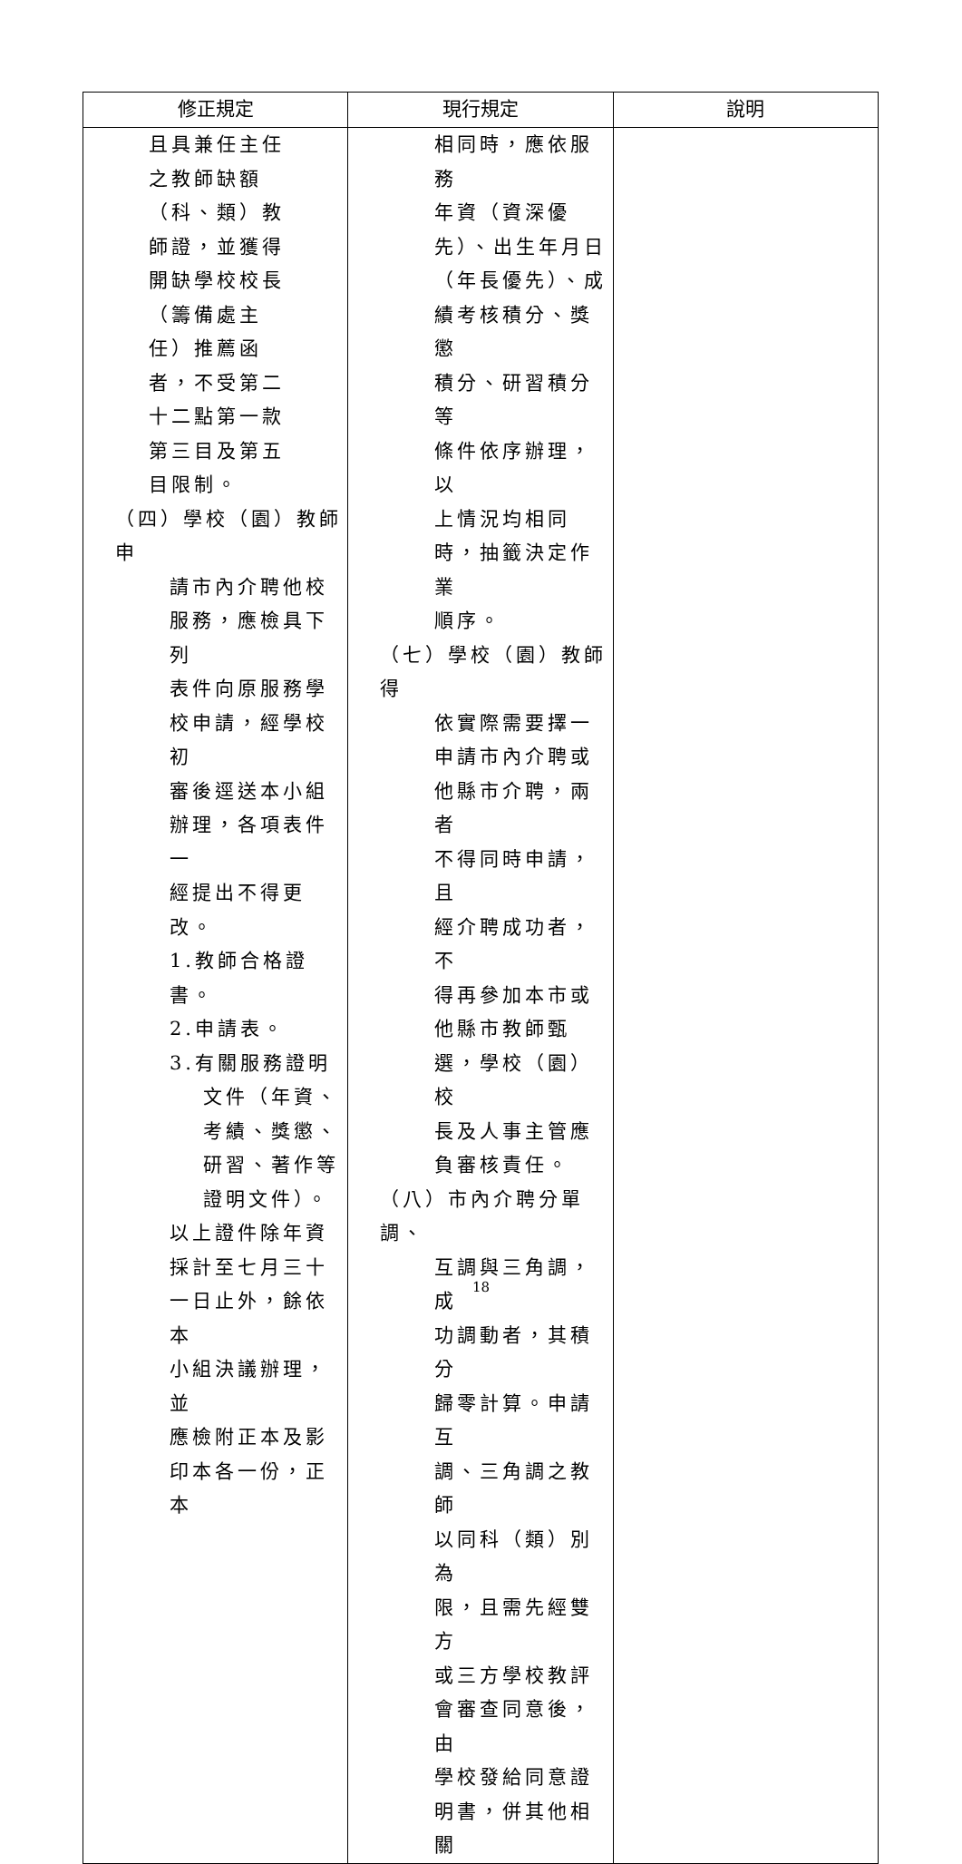| 修正規定 | 現行規定 | 說明 |
| --- | --- | --- |
| 且具兼任主任 之教師缺額 （科、類）教 師證，並獲得 開缺學校校長 （籌備處主 任）推薦函 者，不受第二 十二點第一款 第三目及第五 目限制。 （四）學校（園）教師申 請市內介聘他校 服務，應檢具下列 表件向原服務學 校申請，經學校初 審後逕送本小組 辦理，各項表件一 經提出不得更改。 1.教師合格證書。 2.申請表。 3.有關服務證明 文件（年資、 考績、獎懲、 研習、著作等 證明文件）。 以上證件除年資 採計至七月三十 一日止外，餘依本 小組決議辦理，並 應檢附正本及影 印本各一份，正本 | 相同時，應依服務 年資（資深優 先）、出生年月日 （年長優先）、成 績考核積分、獎懲 積分、研習積分等 條件依序辦理，以 上情況均相同 時，抽籤決定作業 順序。 （七）學校（園）教師得 依實際需要擇一 申請市內介聘或 他縣市介聘，兩者 不得同時申請，且 經介聘成功者，不 得再參加本市或 他縣市教師甄 選，學校（園）校 長及人事主管應 負審核責任。 （八）市內介聘分單調、 互調與三角調，成 功調動者，其積分 歸零計算。申請互 調、三角調之教師 以同科（類）別為 限，且需先經雙方 或三方學校教評 會審查同意後，由 學校發給同意證 明書，併其他相關 | |
18